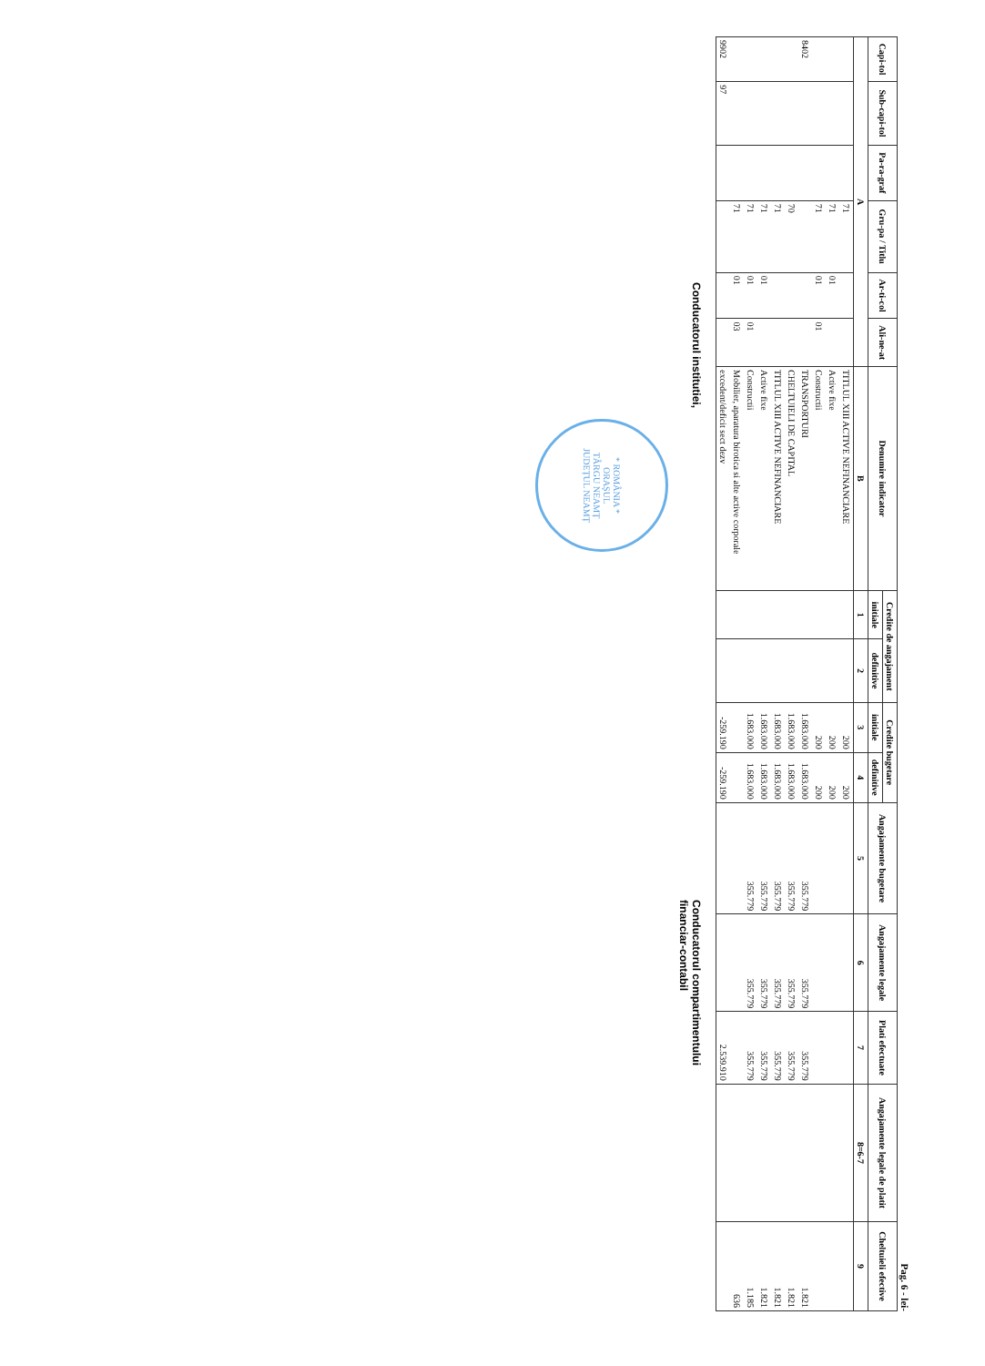Pag. 6 - lei-
| Capi-tol | Sub-capi-tol | Pa-ra-graf | Gru-pa / Titlu | Ar-ti-col | Ali-ne-at | Denumire indicator | Credite de angajament | | Credite bugetare | | Angajamente bugetare | Angajamente legale | Plati efectuate | Angajamente legale de platit | Cheltuieli efective |
| --- | --- | --- | --- | --- | --- | --- | --- | --- | --- | --- | --- | --- | --- | --- | --- |
| | | | | | | | initiale | definitive | initiale | definitive | | | | | |
| A | | | | | | B | 1 | 2 | 3 | 4 | 5 | 6 | 7 | 8=6-7 | 9 |
| | | | 71 | | | TITLUL XIII ACTIVE NEFINANCIARE | | | 200 | 200 | | | | | |
| | | | 71 | 01 | | Active fixe | | | 200 | 200 | | | | | |
| | | | 71 | 01 | 01 | Constructii | | | 200 | 200 | | | | | |
| 8402 | | | | | | TRANSPORTURI | | | 1.683.000 | 1.683.000 | 355.779 | 355.779 | 355.779 | | 1.821 |
| | | | 70 | | | CHELTUIELI DE CAPITAL | | | 1.683.000 | 1.683.000 | 355.779 | 355.779 | 355.779 | | 1.821 |
| | | | 71 | | | TITLUL XIII ACTIVE NEFINANCIARE | | | 1.683.000 | 1.683.000 | 355.779 | 355.779 | 355.779 | | 1.821 |
| | | | 71 | 01 | | Active fixe | | | 1.683.000 | 1.683.000 | 355.779 | 355.779 | 355.779 | | 1.821 |
| | | | 71 | 01 | 01 | Constructii | | | 1.683.000 | 1.683.000 | 355.779 | 355.779 | 355.779 | | 1.185 |
| | | | 71 | 01 | 03 | Mobilier, aparatura birotica si alte active corporale | | | | | | | | | 636 |
| 9902 | 97 | | | | | excedent/deficit sect dezv | | | -259.190 | -259.190 | | | 2.539.910 | | |
Conducatorul institutiei,
Conducatorul compartimentului
financiar-contabil
* ROMÂNIA *
ORAȘUL
TÂRGU NEAMȚ
JUDEȚUL NEAMȚ